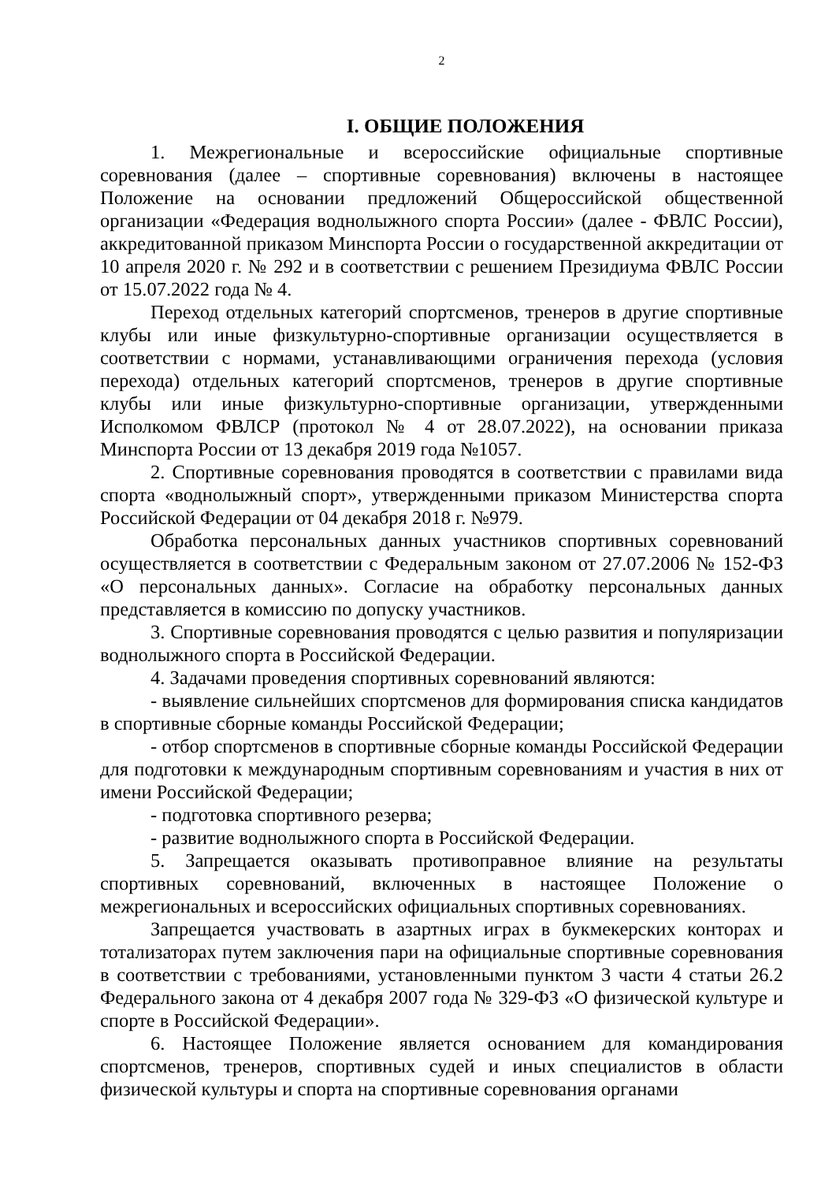2
I. ОБЩИЕ ПОЛОЖЕНИЯ
1. Межрегиональные и всероссийские официальные спортивные соревнования (далее – спортивные соревнования) включены в настоящее Положение на основании предложений Общероссийской общественной организации «Федерация воднолыжного спорта России» (далее - ФВЛС России), аккредитованной приказом Минспорта России о государственной аккредитации от 10 апреля 2020 г. № 292 и в соответствии с решением Президиума ФВЛС России от 15.07.2022 года № 4.
Переход отдельных категорий спортсменов, тренеров в другие спортивные клубы или иные физкультурно-спортивные организации осуществляется в соответствии с нормами, устанавливающими ограничения перехода (условия перехода) отдельных категорий спортсменов, тренеров в другие спортивные клубы или иные физкультурно-спортивные организации, утвержденными Исполкомом ФВЛСР (протокол № 4 от 28.07.2022), на основании приказа Минспорта России от 13 декабря 2019 года №1057.
2. Спортивные соревнования проводятся в соответствии с правилами вида спорта «воднолыжный спорт», утвержденными приказом Министерства спорта Российской Федерации от 04 декабря 2018 г. №979.
Обработка персональных данных участников спортивных соревнований осуществляется в соответствии с Федеральным законом от 27.07.2006 № 152-ФЗ «О персональных данных». Согласие на обработку персональных данных представляется в комиссию по допуску участников.
3. Спортивные соревнования проводятся с целью развития и популяризации воднолыжного спорта в Российской Федерации.
4. Задачами проведения спортивных соревнований являются:
- выявление сильнейших спортсменов для формирования списка кандидатов в спортивные сборные команды Российской Федерации;
- отбор спортсменов в спортивные сборные команды Российской Федерации для подготовки к международным спортивным соревнованиям и участия в них от имени Российской Федерации;
- подготовка спортивного резерва;
- развитие воднолыжного спорта в Российской Федерации.
5. Запрещается оказывать противоправное влияние на результаты спортивных соревнований, включенных в настоящее Положение о межрегиональных и всероссийских официальных спортивных соревнованиях.
Запрещается участвовать в азартных играх в букмекерских конторах и тотализаторах путем заключения пари на официальные спортивные соревнования в соответствии с требованиями, установленными пунктом 3 части 4 статьи 26.2 Федерального закона от 4 декабря 2007 года № 329-ФЗ «О физической культуре и спорте в Российской Федерации».
6. Настоящее Положение является основанием для командирования спортсменов, тренеров, спортивных судей и иных специалистов в области физической культуры и спорта на спортивные соревнования органами